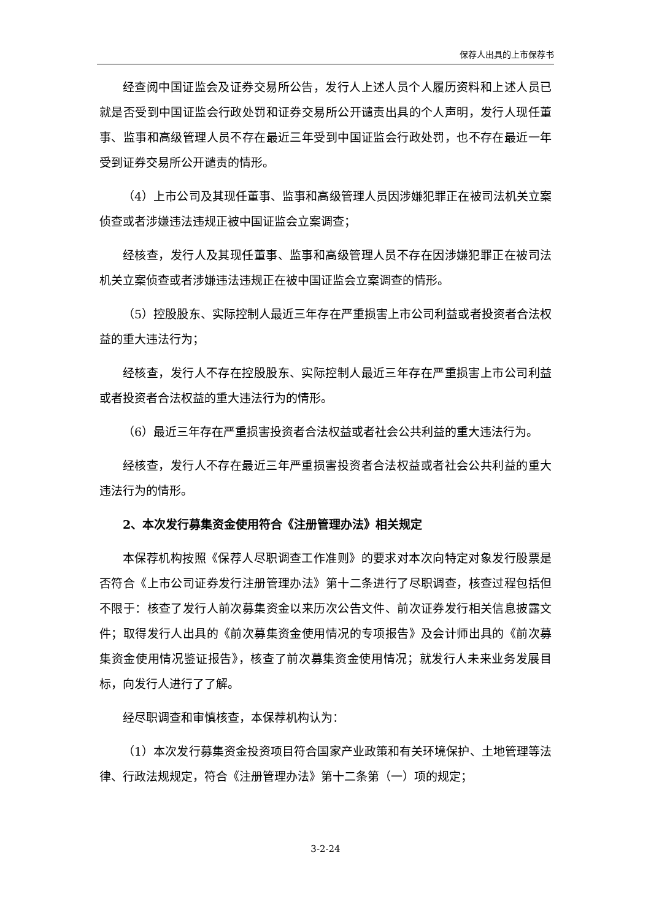保荐人出具的上市保荐书
经查阅中国证监会及证券交易所公告，发行人上述人员个人履历资料和上述人员已就是否受到中国证监会行政处罚和证券交易所公开谴责出具的个人声明，发行人现任董事、监事和高级管理人员不存在最近三年受到中国证监会行政处罚，也不存在最近一年受到证券交易所公开谴责的情形。
（4）上市公司及其现任董事、监事和高级管理人员因涉嫌犯罪正在被司法机关立案侦查或者涉嫌违法违规正被中国证监会立案调查；
经核查，发行人及其现任董事、监事和高级管理人员不存在因涉嫌犯罪正在被司法机关立案侦查或者涉嫌违法违规正在被中国证监会立案调查的情形。
（5）控股股东、实际控制人最近三年存在严重损害上市公司利益或者投资者合法权益的重大违法行为；
经核查，发行人不存在控股股东、实际控制人最近三年存在严重损害上市公司利益或者投资者合法权益的重大违法行为的情形。
（6）最近三年存在严重损害投资者合法权益或者社会公共利益的重大违法行为。
经核查，发行人不存在最近三年严重损害投资者合法权益或者社会公共利益的重大违法行为的情形。
2、本次发行募集资金使用符合《注册管理办法》相关规定
本保荐机构按照《保荐人尽职调查工作准则》的要求对本次向特定对象发行股票是否符合《上市公司证券发行注册管理办法》第十二条进行了尽职调查，核查过程包括但不限于：核查了发行人前次募集资金以来历次公告文件、前次证券发行相关信息披露文件；取得发行人出具的《前次募集资金使用情况的专项报告》及会计师出具的《前次募集资金使用情况鉴证报告》，核查了前次募集资金使用情况；就发行人未来业务发展目标，向发行人进行了了解。
经尽职调查和审慎核查，本保荐机构认为：
（1）本次发行募集资金投资项目符合国家产业政策和有关环境保护、土地管理等法律、行政法规规定，符合《注册管理办法》第十二条第（一）项的规定；
3-2-24